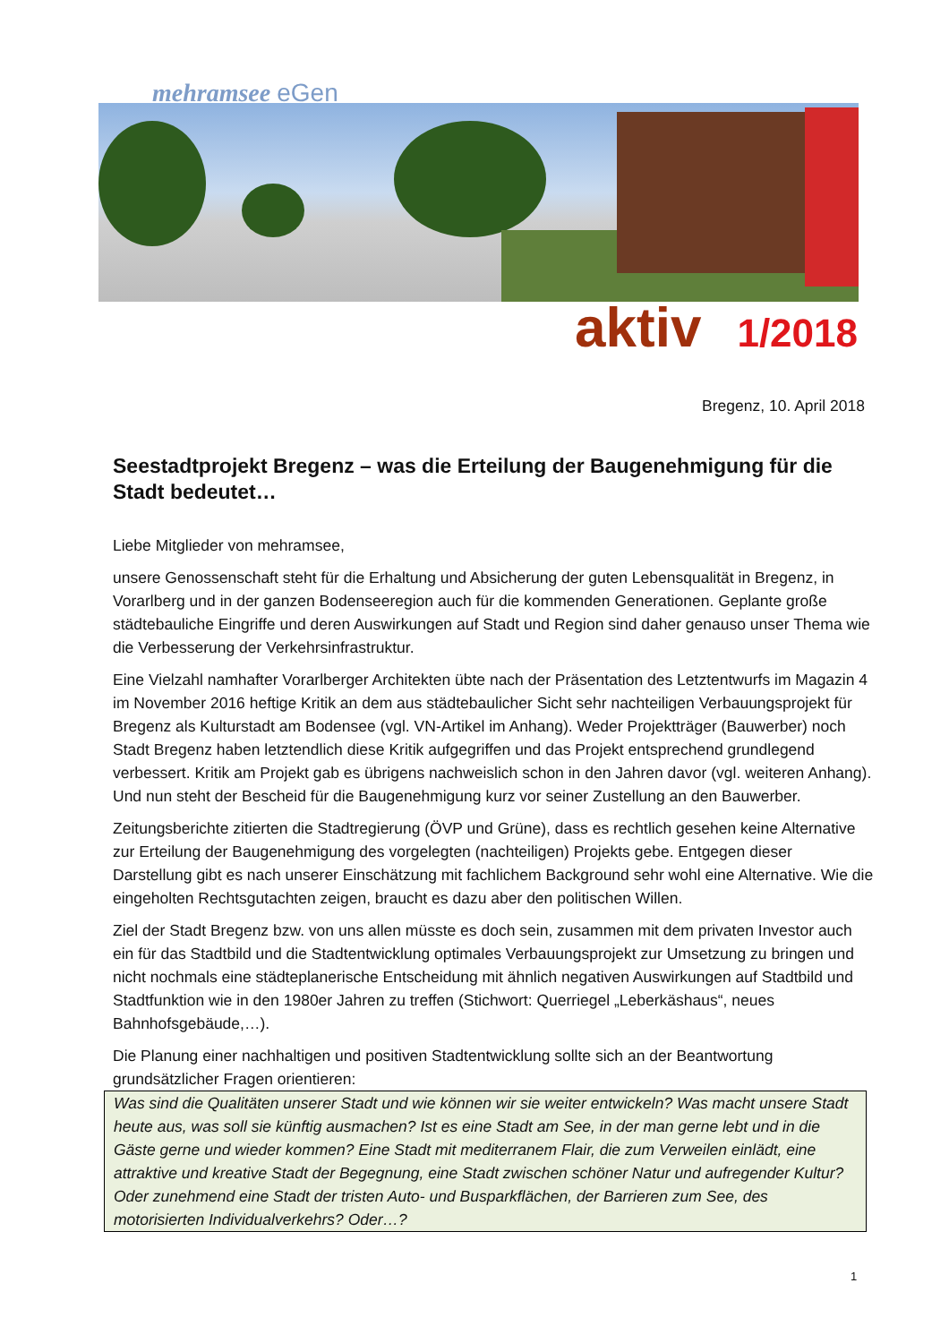mehramsee eGen
aktiv 1/2018
Bregenz, 10. April 2018
Seestadtprojekt Bregenz – was die Erteilung der Baugenehmigung für die Stadt bedeutet…
Liebe Mitglieder von mehramsee,
unsere Genossenschaft steht für die Erhaltung und Absicherung der guten Lebensqualität in Bregenz, in Vorarlberg und in der ganzen Bodenseeregion auch für die kommenden Generationen. Geplante große städtebauliche Eingriffe und deren Auswirkungen auf Stadt und Region sind daher genauso unser Thema wie die Verbesserung der Verkehrsinfrastruktur.
Eine Vielzahl namhafter Vorarlberger Architekten übte nach der Präsentation des Letztentwurfs im Magazin 4 im November 2016 heftige Kritik an dem aus städtebaulicher Sicht sehr nachteiligen Verbauungsprojekt für Bregenz als Kulturstadt am Bodensee (vgl. VN-Artikel im Anhang). Weder Projektträger (Bauwerber) noch Stadt Bregenz haben letztendlich diese Kritik aufgegriffen und das Projekt entsprechend grundlegend verbessert. Kritik am Projekt gab es übrigens nachweislich schon in den Jahren davor (vgl. weiteren Anhang). Und nun steht der Bescheid für die Baugenehmigung kurz vor seiner Zustellung an den Bauwerber.
Zeitungsberichte zitierten die Stadtregierung (ÖVP und Grüne), dass es rechtlich gesehen keine Alternative zur Erteilung der Baugenehmigung des vorgelegten (nachteiligen) Projekts gebe. Entgegen dieser Darstellung gibt es nach unserer Einschätzung mit fachlichem Background sehr wohl eine Alternative. Wie die eingeholten Rechtsgutachten zeigen, braucht es dazu aber den politischen Willen.
Ziel der Stadt Bregenz bzw. von uns allen müsste es doch sein, zusammen mit dem privaten Investor auch ein für das Stadtbild und die Stadtentwicklung optimales Verbauungsprojekt zur Umsetzung zu bringen und nicht nochmals eine städteplanerische Entscheidung mit ähnlich negativen Auswirkungen auf Stadtbild und Stadtfunktion wie in den 1980er Jahren zu treffen (Stichwort: Querriegel „Leberkäshaus“, neues Bahnhofsgebäude,…).
Die Planung einer nachhaltigen und positiven Stadtentwicklung sollte sich an der Beantwortung grundsätzlicher Fragen orientieren:
Was sind die Qualitäten unserer Stadt und wie können wir sie weiter entwickeln? Was macht unsere Stadt heute aus, was soll sie künftig ausmachen? Ist es eine Stadt am See, in der man gerne lebt und in die Gäste gerne und wieder kommen? Eine Stadt mit mediterranem Flair, die zum Verweilen einlädt, eine attraktive und kreative Stadt der Begegnung, eine Stadt zwischen schöner Natur und aufregender Kultur? Oder zunehmend eine Stadt der tristen Auto- und Busparkflächen, der Barrieren zum See, des motorisierten Individualverkehrs? Oder…?
1